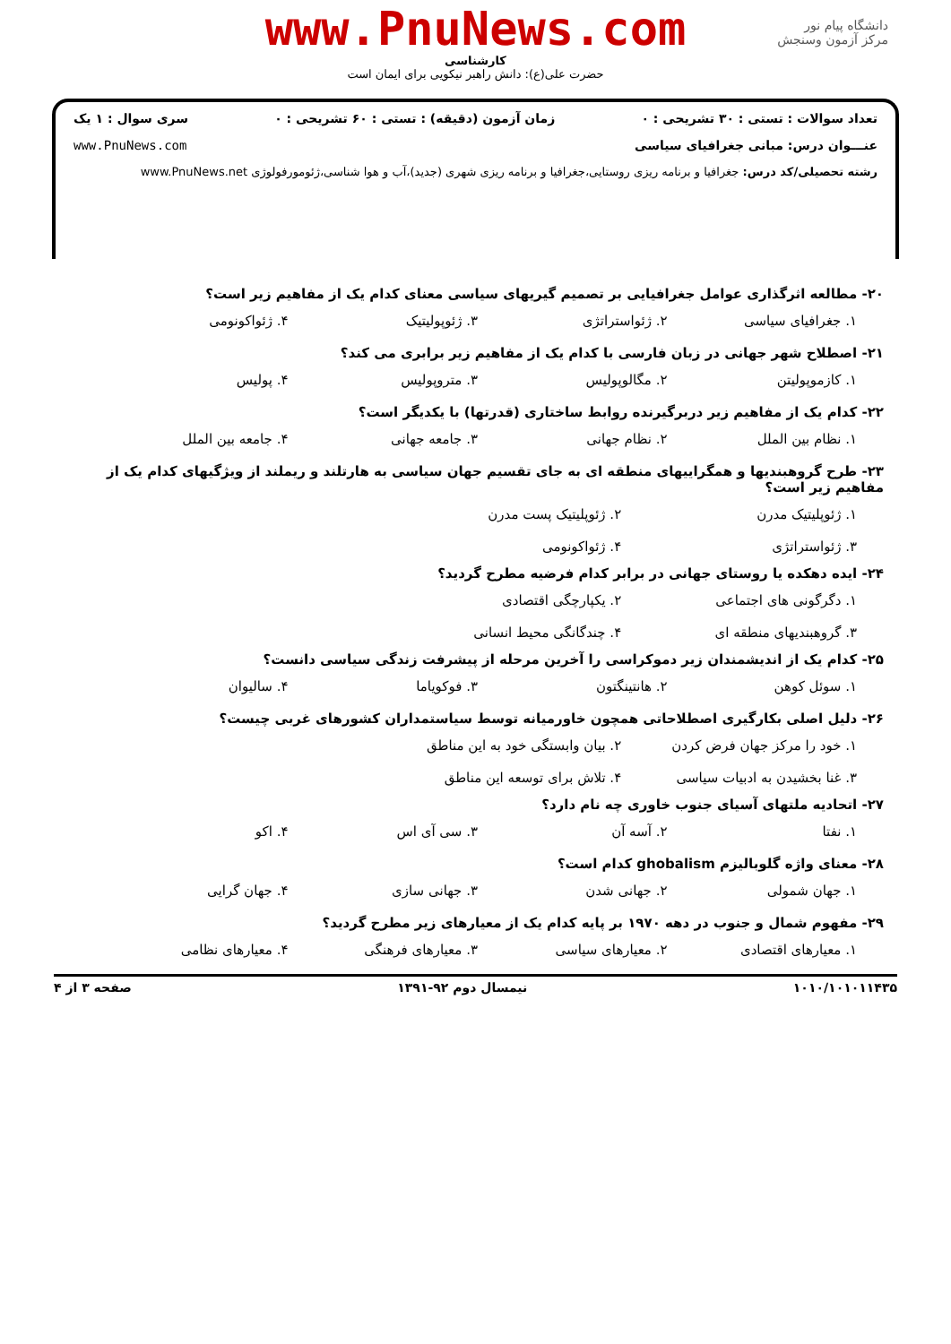www.PnuNews.com
کارشناسی
حضرت علی(ع): دانش راهبر نیکویی برای ایمان است
دانشگاه پیام نور
مرکز آزمون وسنجش
تعداد سوالات : تستی : ۳۰ تشریحی : ۰ زمان آزمون (دقیقه) : تستی : ۶۰ تشریحی : ۰ سری سوال : ۱ یک
عنـــوان درس: مبانی جغرافیای سیاسی www.PnuNews.com
رشته تحصیلی/کد درس: جغرافیا و برنامه ریزی روستایی،جغرافیا و برنامه ریزی شهری (جدید)،آب و هوا شناسی،ژئومورفولوژی www.PnuNews.net
۲۰- مطالعه اثرگذاری عوامل جغرافیایی بر تصمیم گیریهای سیاسی معنای کدام یک از مفاهیم زیر است؟
۱. جغرافیای سیاسی ۲. ژئواستراتژی ۳. ژئوپولیتیک ۴. ژئواکونومی
۲۱- اصطلاح شهر جهانی در زبان فارسی با کدام یک از مفاهیم زیر برابری می کند؟
۱. کازموپولیتن ۲. مگالوپولیس ۳. متروپولیس ۴. پولیس
۲۲- کدام یک از مفاهیم زیر دربرگیرنده روابط ساختاری (قدرتها) با یکدیگر است؟
۱. نظام بین الملل ۲. نظام جهانی ۳. جامعه جهانی ۴. جامعه بین الملل
۲۳- طرح گروهبندیها و همگراییهای منطقه ای به جای تقسیم جهان سیاسی به هارتلند و ریملند از ویژگیهای کدام یک از مفاهیم زیر است؟
۱. ژئوپلیتیک مدرن ۲. ژئوپلیتیک پست مدرن ۳. ژئواستراتژی ۴. ژئواکونومی
۲۴- ایده دهکده یا روستای جهانی در برابر کدام فرضیه مطرح گردید؟
۱. دگرگونی های اجتماعی ۲. یکپارچگی اقتصادی ۳. گروهبندیهای منطقه ای ۴. چندگانگی محیط انسانی
۲۵- کدام یک از اندیشمندان زیر دموکراسی را آخرین مرحله از پیشرفت زندگی سیاسی دانست؟
۱. سوئل کوهن ۲. هانتینگتون ۳. فوکویاما ۴. سالیوان
۲۶- دلیل اصلی بکارگیری اصطلاحاتی همچون خاورمیانه توسط سیاستمداران کشورهای غربی چیست؟
۱. خود را مرکز جهان فرض کردن ۲. بیان وابستگی خود به این مناطق ۳. غنا بخشیدن به ادبیات سیاسی ۴. تلاش برای توسعه این مناطق
۲۷- اتحادیه ملتهای آسیای جنوب خاوری چه نام دارد؟
۱. نفتا ۲. آسه آن ۳. سی آی اس ۴. اکو
۲۸- معنای واژه گلوبالیزم ghobalism کدام است؟
۱. جهان شمولی ۲. جهانی شدن ۳. جهانی سازی ۴. جهان گرایی
۲۹- مفهوم شمال و جنوب در دهه ۱۹۷۰ بر پایه کدام یک از معیارهای زیر مطرح گردید؟
۱. معیارهای اقتصادی ۲. معیارهای سیاسی ۳. معیارهای فرهنگی ۴. معیارهای نظامی
۱۰۱۰/۱۰۱۰۱۱۴۳۵ نیمسال دوم ۹۲-۱۳۹۱ صفحه ۳ از ۴